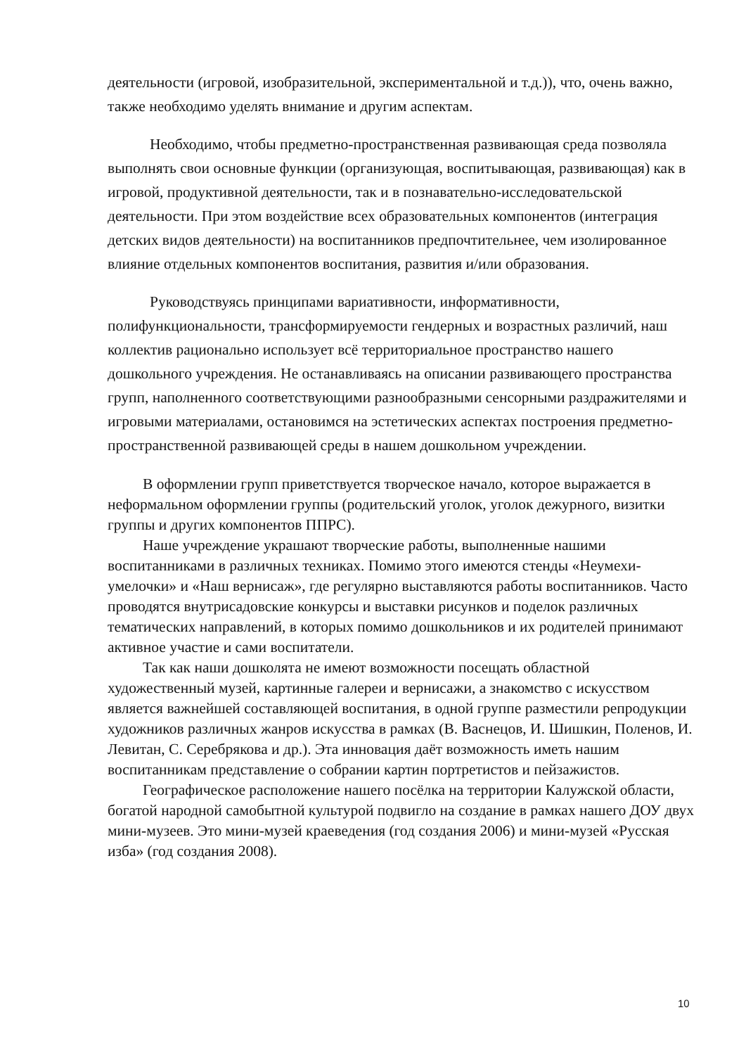деятельности (игровой, изобразительной, экспериментальной и т.д.)), что, очень важно, также необходимо уделять внимание и другим аспектам.
Необходимо, чтобы предметно-пространственная развивающая среда позволяла выполнять свои основные функции (организующая, воспитывающая, развивающая) как в игровой, продуктивной деятельности, так и в познавательно-исследовательской деятельности. При этом воздействие всех образовательных компонентов (интеграция детских видов деятельности) на воспитанников предпочтительнее, чем изолированное влияние отдельных компонентов воспитания, развития и/или образования.
Руководствуясь принципами вариативности, информативности, полифункциональности, трансформируемости гендерных и возрастных различий, наш коллектив рационально использует всё территориальное пространство нашего дошкольного учреждения. Не останавливаясь на описании развивающего пространства групп, наполненного соответствующими разнообразными сенсорными раздражителями и игровыми материалами, остановимся на эстетических аспектах построения предметно-пространственной развивающей среды в нашем дошкольном учреждении.
В оформлении групп приветствуется творческое начало, которое выражается в неформальном оформлении группы (родительский уголок, уголок дежурного, визитки группы и других компонентов ППРС).
Наше учреждение украшают творческие работы, выполненные нашими воспитанниками в различных техниках. Помимо этого имеются стенды «Неумехи-умелочки» и «Наш вернисаж», где регулярно выставляются работы воспитанников. Часто проводятся внутрисадовские конкурсы и выставки рисунков и поделок различных тематических направлений, в которых помимо дошкольников и их родителей принимают активное участие и сами воспитатели.
Так как наши дошколята не имеют возможности посещать областной художественный музей, картинные галереи и вернисажи, а знакомство с искусством является важнейшей составляющей воспитания, в одной группе разместили репродукции художников различных жанров искусства в рамках (В. Васнецов, И. Шишкин, Поленов, И. Левитан, С. Серебрякова и др.). Эта инновация даёт возможность иметь нашим воспитанникам представление о собрании картин портретистов и пейзажистов.
Географическое расположение нашего посёлка на территории Калужской области, богатой народной самобытной культурой подвигло на создание в рамках нашего ДОУ двух мини-музеев. Это мини-музей краеведения (год создания 2006) и мини-музей «Русская изба» (год создания 2008).
10